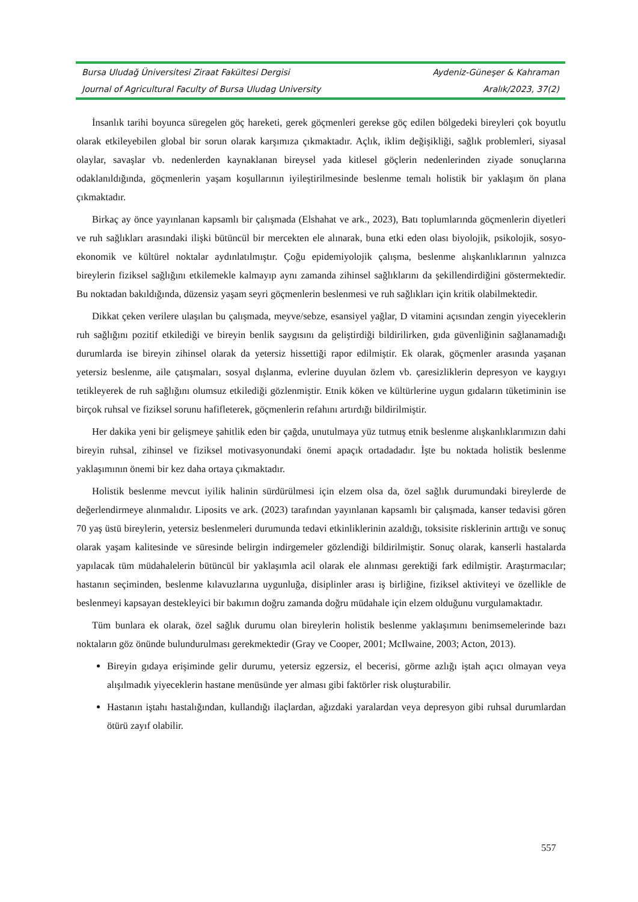| Bursa Uludağ Üniversitesi Ziraat Fakültesi Dergisi | Aydeniz-Güneşer & Kahraman |
| Journal of Agricultural Faculty of Bursa Uludag University | Aralık/2023, 37(2) |
İnsanlık tarihi boyunca süregelen göç hareketi, gerek göçmenleri gerekse göç edilen bölgedeki bireyleri çok boyutlu olarak etkileyebilen global bir sorun olarak karşımıza çıkmaktadır. Açlık, iklim değişikliği, sağlık problemleri, siyasal olaylar, savaşlar vb. nedenlerden kaynaklanan bireysel yada kitlesel göçlerin nedenlerinden ziyade sonuçlarına odaklanıldığında, göçmenlerin yaşam koşullarının iyileştirilmesinde beslenme temalı holistik bir yaklaşım ön plana çıkmaktadır.
Birkaç ay önce yayınlanan kapsamlı bir çalışmada (Elshahat ve ark., 2023), Batı toplumlarında göçmenlerin diyetleri ve ruh sağlıkları arasındaki ilişki bütüncül bir mercekten ele alınarak, buna etki eden olası biyolojik, psikolojik, sosyo-ekonomik ve kültürel noktalar aydınlatılmıştır. Çoğu epidemiyolojik çalışma, beslenme alışkanlıklarının yalnızca bireylerin fiziksel sağlığını etkilemekle kalmayıp aynı zamanda zihinsel sağlıklarını da şekillendirdiğini göstermektedir. Bu noktadan bakıldığında, düzensiz yaşam seyri göçmenlerin beslenmesi ve ruh sağlıkları için kritik olabilmektedir.
Dikkat çeken verilere ulaşılan bu çalışmada, meyve/sebze, esansiyel yağlar, D vitamini açısından zengin yiyeceklerin ruh sağlığını pozitif etkilediği ve bireyin benlik saygısını da geliştirdiği bildirilirken, gıda güvenliğinin sağlanamadığı durumlarda ise bireyin zihinsel olarak da yetersiz hissettiği rapor edilmiştir. Ek olarak, göçmenler arasında yaşanan yetersiz beslenme, aile çatışmaları, sosyal dışlanma, evlerine duyulan özlem vb. çaresizliklerin depresyon ve kaygıyı tetikleyerek de ruh sağlığını olumsuz etkilediği gözlenmiştir. Etnik köken ve kültürlerine uygun gıdaların tüketiminin ise birçok ruhsal ve fiziksel sorunu hafifleterek, göçmenlerin refahını artırdığı bildirilmiştir.
Her dakika yeni bir gelişmeye şahitlik eden bir çağda, unutulmaya yüz tutmuş etnik beslenme alışkanlıklarımızın dahi bireyin ruhsal, zihinsel ve fiziksel motivasyonundaki önemi apaçık ortadadadır. İşte bu noktada holistik beslenme yaklaşımının önemi bir kez daha ortaya çıkmaktadır.
Holistik beslenme mevcut iyilik halinin sürdürülmesi için elzem olsa da, özel sağlık durumundaki bireylerde de değerlendirmeye alınmalıdır. Liposits ve ark. (2023) tarafından yayınlanan kapsamlı bir çalışmada, kanser tedavisi gören 70 yaş üstü bireylerin, yetersiz beslenmeleri durumunda tedavi etkinliklerinin azaldığı, toksisite risklerinin arttığı ve sonuç olarak yaşam kalitesinde ve süresinde belirgin indirgemeler gözlendiği bildirilmiştir. Sonuç olarak, kanserli hastalarda yapılacak tüm müdahalelerin bütüncül bir yaklaşımla acil olarak ele alınması gerektiği fark edilmiştir. Araştırmacılar; hastanın seçiminden, beslenme kılavuzlarına uygunluğa, disiplinler arası iş birliğine, fiziksel aktiviteyi ve özellikle de beslenmeyi kapsayan destekleyici bir bakımın doğru zamanda doğru müdahale için elzem olduğunu vurgulamaktadır.
Tüm bunlara ek olarak, özel sağlık durumu olan bireylerin holistik beslenme yaklaşımını benimsemelerinde bazı noktaların göz önünde bulundurulması gerekmektedir (Gray ve Cooper, 2001; McIlwaine, 2003; Acton, 2013).
Bireyin gıdaya erişiminde gelir durumu, yetersiz egzersiz, el becerisi, görme azlığı iştah açıcı olmayan veya alışılmadık yiyeceklerin hastane menüsünde yer alması gibi faktörler risk oluşturabilir.
Hastanın iştahı hastalığından, kullandığı ilaçlardan, ağızdaki yaralardan veya depresyon gibi ruhsal durumlardan ötürü zayıf olabilir.
557